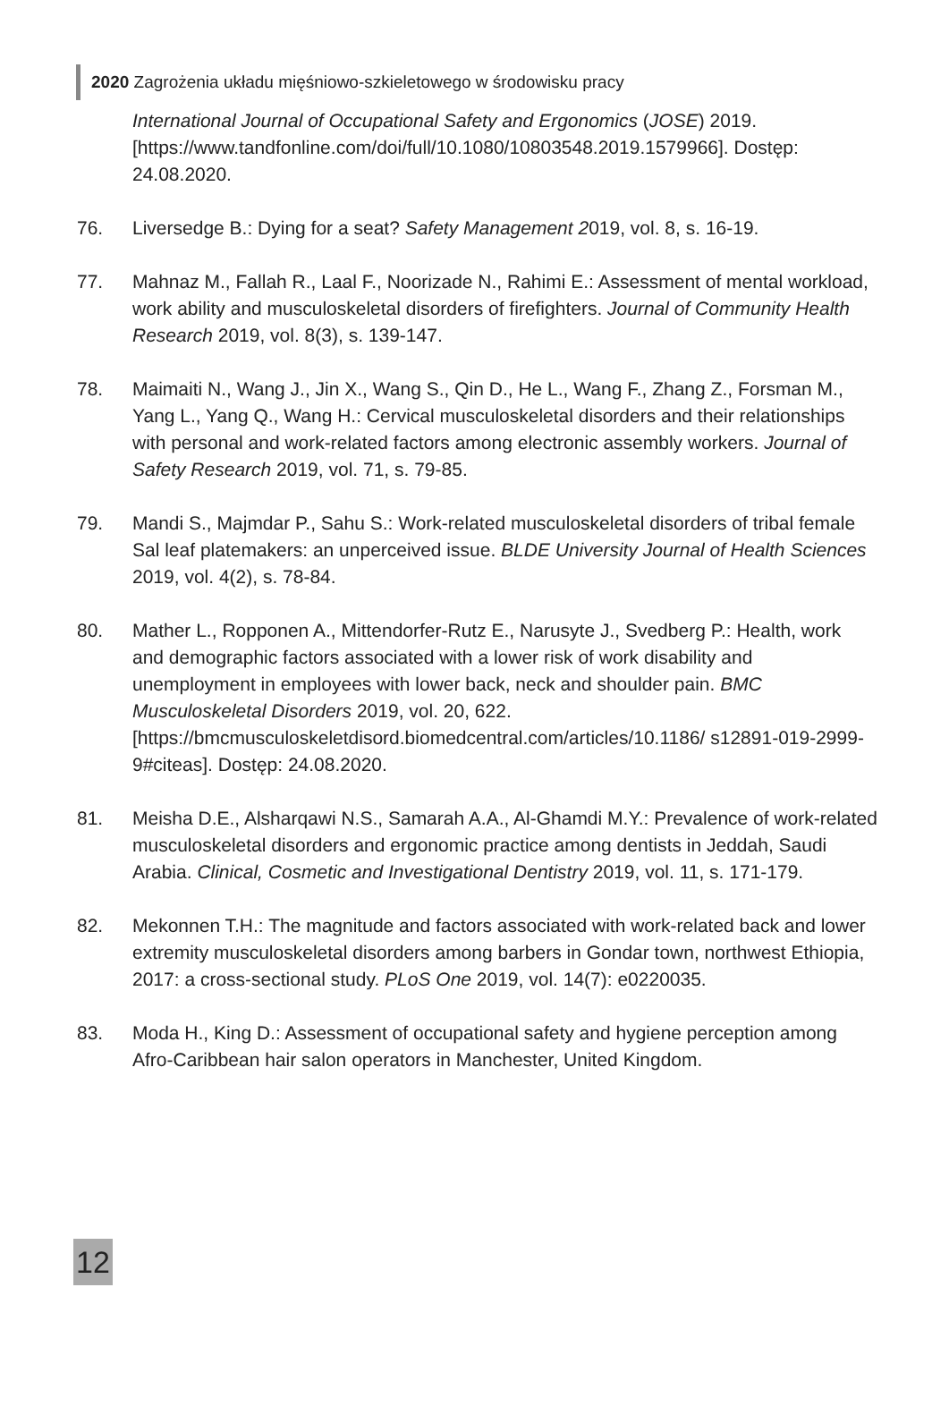2020 Zagrożenia układu mięśniowo-szkieletowego w środowisku pracy
International Journal of Occupational Safety and Ergonomics (JOSE) 2019. [https://www.tandfonline.com/doi/full/10.1080/10803548.2019.1579966]. Dostęp: 24.08.2020.
76. Liversedge B.: Dying for a seat? Safety Management 2019, vol. 8, s. 16-19.
77. Mahnaz M., Fallah R., Laal F., Noorizade N., Rahimi E.: Assessment of mental workload, work ability and musculoskeletal disorders of firefighters. Journal of Community Health Research 2019, vol. 8(3), s. 139-147.
78. Maimaiti N., Wang J., Jin X., Wang S., Qin D., He L., Wang F., Zhang Z., Forsman M., Yang L., Yang Q., Wang H.: Cervical musculoskeletal disorders and their relationships with personal and work-related factors among electronic assembly workers. Journal of Safety Research 2019, vol. 71, s. 79-85.
79. Mandi S., Majmdar P., Sahu S.: Work-related musculoskeletal disorders of tribal female Sal leaf platemakers: an unperceived issue. BLDE University Journal of Health Sciences 2019, vol. 4(2), s. 78-84.
80. Mather L., Ropponen A., Mittendorfer-Rutz E., Narusyte J., Svedberg P.: Health, work and demographic factors associated with a lower risk of work disability and unemployment in employees with lower back, neck and shoulder pain. BMC Musculoskeletal Disorders 2019, vol. 20, 622. [https://bmcmusculoskeletdisord.biomedcentral.com/articles/10.1186/ s12891-019-2999-9#citeas]. Dostęp: 24.08.2020.
81. Meisha D.E., Alsharqawi N.S., Samarah A.A., Al-Ghamdi M.Y.: Prevalence of work-related musculoskeletal disorders and ergonomic practice among dentists in Jeddah, Saudi Arabia. Clinical, Cosmetic and Investigational Dentistry 2019, vol. 11, s. 171-179.
82. Mekonnen T.H.: The magnitude and factors associated with work-related back and lower extremity musculoskeletal disorders among barbers in Gondar town, northwest Ethiopia, 2017: a cross-sectional study. PLoS One 2019, vol. 14(7): e0220035.
83. Moda H., King D.: Assessment of occupational safety and hygiene perception among Afro-Caribbean hair salon operators in Manchester, United Kingdom.
12